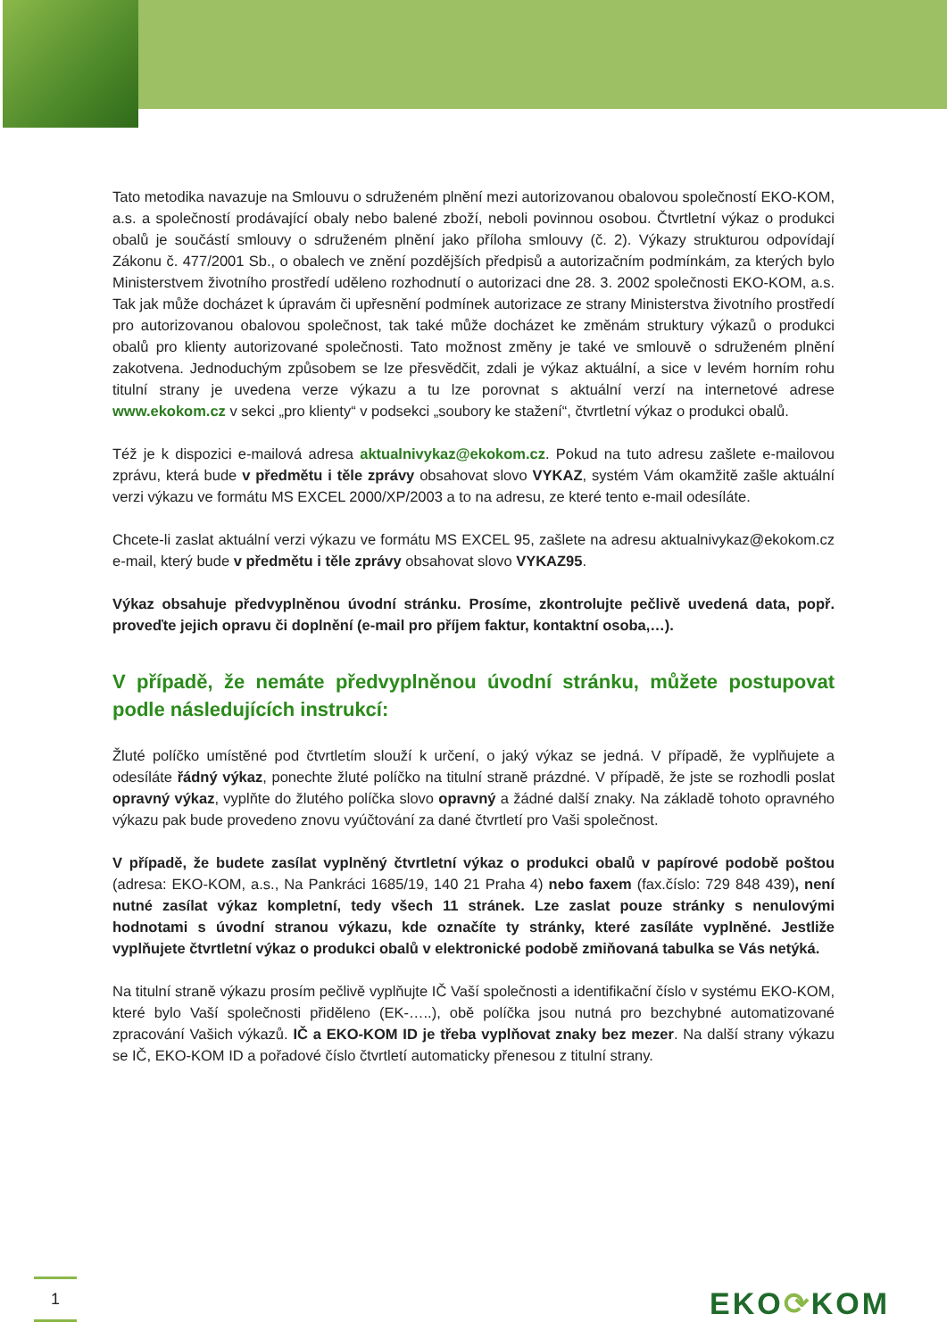Tato metodika navazuje na Smlouvu o sdruženém plnění mezi autorizovanou obalovou společností EKO-KOM, a.s. a společností prodávající obaly nebo balené zboží, neboli povinnou osobou. Čtvrtletní výkaz o produkci obalů je součástí smlouvy o sdruženém plnění jako příloha smlouvy (č. 2). Výkazy strukturou odpovídají Zákonu č. 477/2001 Sb., o obalech ve znění pozdějších předpisů a autorizačním podmínkám, za kterých bylo Ministerstvem životního prostředí uděleno rozhodnutí o autorizaci dne 28. 3. 2002 společnosti EKO-KOM, a.s. Tak jak může docházet k úpravám či upřesnění podmínek autorizace ze strany Ministerstva životního prostředí pro autorizovanou obalovou společnost, tak také může docházet ke změnám struktury výkazů o produkci obalů pro klienty autorizované společnosti. Tato možnost změny je také ve smlouvě o sdruženém plnění zakotvena. Jednoduchým způsobem se lze přesvědčit, zdali je výkaz aktuální, a sice v levém horním rohu titulní strany je uvedena verze výkazu a tu lze porovnat s aktuální verzí na internetové adrese www.ekokom.cz v sekci „pro klienty“ v podsekci „soubory ke stažení“, čtvrtletní výkaz o produkci obalů.
Též je k dispozici e-mailová adresa aktualnivykaz@ekokom.cz. Pokud na tuto adresu zašlete e-mailovou zprávu, která bude v předmětu i těle zprávy obsahovat slovo VYKAZ, systém Vám okamžitě zašle aktuální verzi výkazu ve formátu MS EXCEL 2000/XP/2003 a to na adresu, ze které tento e-mail odesíláte.
Chcete-li zaslat aktuální verzi výkazu ve formátu MS EXCEL 95, zašlete na adresu aktualnivykaz@ekokom.cz e-mail, který bude v předmětu i těle zprávy obsahovat slovo VYKAZ95.
Výkaz obsahuje předvyplněnou úvodní stránku. Prosíme, zkontrolujte pečlivě uvedená data, popř. proveďte jejich opravu či doplnění (e-mail pro příjem faktur, kontaktní osoba,…).
V případě, že nemáte předvyplněnou úvodní stránku, můžete postupovat podle následujících instrukcí:
Žluté políčko umístěné pod čtvrtletím slouží k určení, o jaký výkaz se jedná. V případě, že vyplňujete a odesíláte řádný výkaz, ponechte žluté políčko na titulní straně prázdné. V případě, že jste se rozhodli poslat opravný výkaz, vyplňte do žlutého políčka slovo opravný a žádné další znaky. Na základě tohoto opravného výkazu pak bude provedeno znovu vyúčtování za dané čtvrtletí pro Vaši společnost.
V případě, že budete zasílat vyplněný čtvrtletní výkaz o produkci obalů v papírové podobě poštou (adresa: EKO-KOM, a.s., Na Pankráci 1685/19, 140 21 Praha 4) nebo faxem (fax.číslo: 729 848 439), není nutné zasílat výkaz kompletní, tedy všech 11 stránek. Lze zaslat pouze stránky s nenulovými hodnotami s úvodní stranou výkazu, kde označíte ty stránky, které zasíláte vyplněné. Jestliže vyplňujete čtvrtletní výkaz o produkci obalů v elektronické podobě zmiňovaná tabulka se Vás netýká.
Na titulní straně výkazu prosím pečlivě vyplňujte IČ Vaší společnosti a identifikační číslo v systému EKO-KOM, které bylo Vaší společnosti přiděleno (EK-…..), obě políčka jsou nutná pro bezchybné automatizované zpracování Vašich výkazů. IČ a EKO-KOM ID je třeba vyplňovat znaky bez mezer. Na další strany výkazu se IČ, EKO-KOM ID a pořadové číslo čtvrtletí automaticky přenesou z titulní strany.
1 EKO⟳KOM